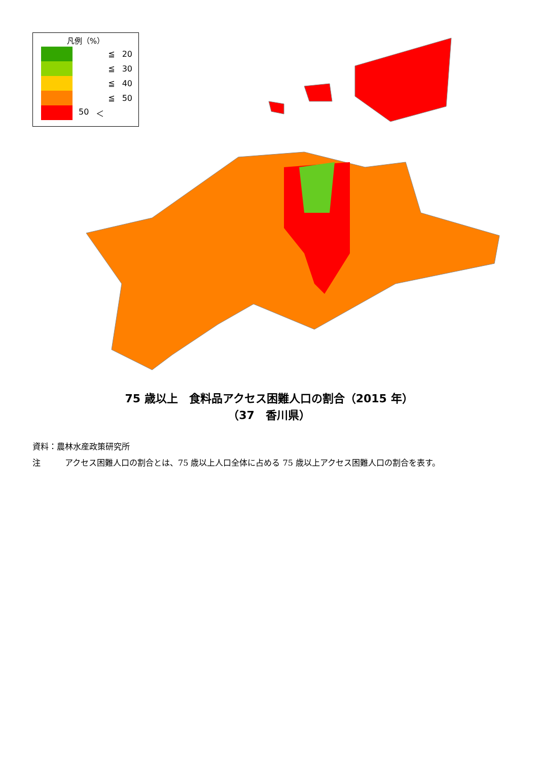凡例（%）
≦ 20
≦ 30
≦ 40
≦ 50
50 ＜
75 歳以上　食料品アクセス困難人口の割合（2015 年）
（37　香川県）
資料：農林水産政策研究所
注　　　アクセス困難人口の割合とは、75 歳以上人口全体に占める 75 歳以上アクセス困難人口の割合を表す。